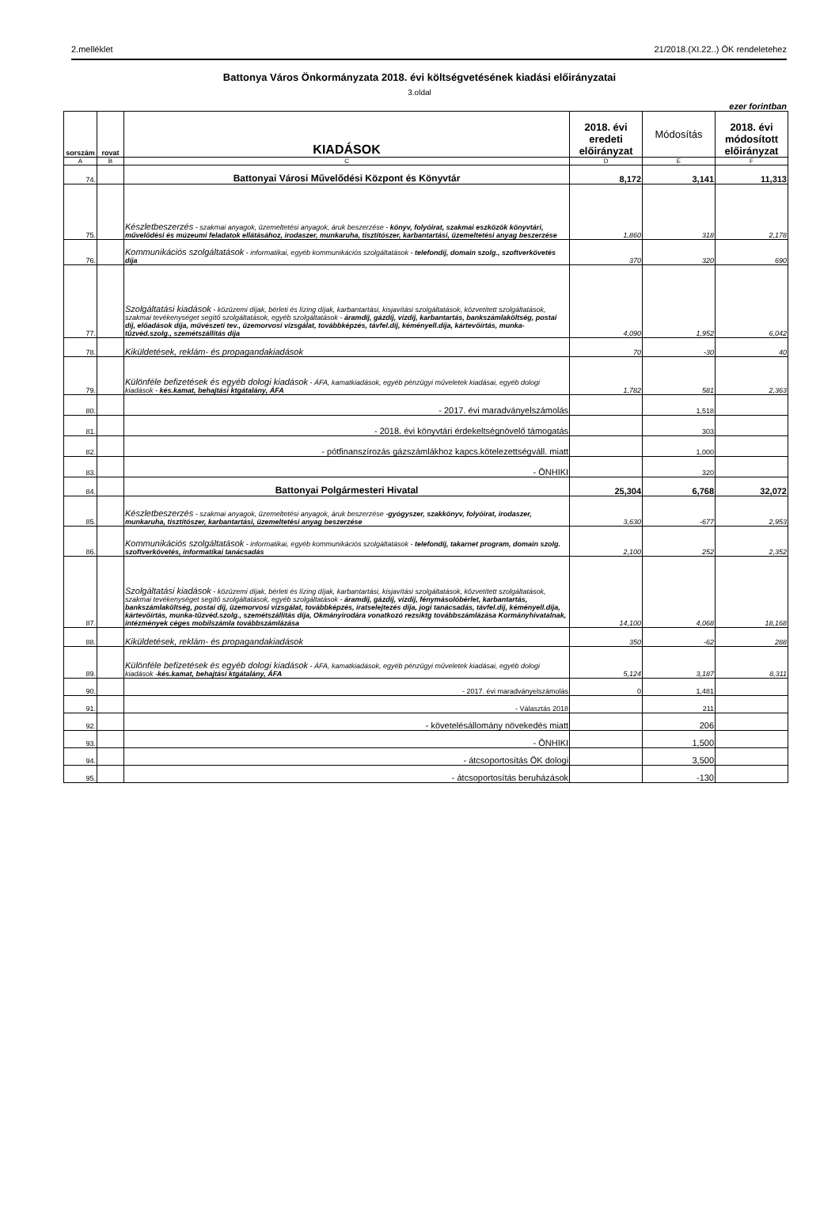2.melléklet 21/2018.(XI.22..) ÖK rendeletehez
Battonya Város Önkormányzata 2018. évi költségvetésének kiadási előirányzatai
3.oldal
ezer forintban
| sorszám | rovat | KIADÁSOK | 2018. évi eredeti előirányzat | Módosítás | 2018. évi módosított előirányzat |
| --- | --- | --- | --- | --- | --- |
| A | B | C | D | E | F |
| 74. | | Battonyai Városi Művelődési Központ és Könyvtár | 8,172 | 3,141 | 11,313 |
| 75. | | Készletbeszerzés - szakmai anyagok, üzemeltetési anyagok, áruk beszerzése - könyv, folyóirat, szakmai eszközök könyvtári, művelődési és múzeumi feladatok ellátásához, irodaszer, munkaruha, tisztítószer, karbantartási, üzemeltetési anyag beszerzése | 1,860 | 318 | 2,178 |
| 76. | | Kommunikációs szolgáltatások - informatikai, egyéb kommunikációs szolgáltatások - telefondíj, domain szolg., szoftverkövetés díja | 370 | 320 | 690 |
| 77. | | Szolgáltatási kiadások - közüzemi díjak, bérleti és lízing díjak, karbantartási, kisjavítási szolgáltatások, közvetített szolgáltatások, szakmai tevékenységet segítő szolgáltatások, egyéb szolgáltatások - áramdíj, gázdíj, vízdíj, karbantartás, bankszámlaköltség, postai díj, előadások díja, művészeti tev., üzemorvosi vizsgálat, továbbképzés, távfel.díj, kéményell.díja, kártevőírtás, munka-tûzvéd.szolg., szemétszállítás díja | 4,090 | 1,952 | 6,042 |
| 78. | | Kiküldetések, reklám- és propagandakiadások | 70 | -30 | 40 |
| 79. | | Különféle befizetések és egyéb dologi kiadások - ÁFA, kamatkiadások, egyéb pénzügyi műveletek kiadásai, egyéb dologi kiadások - kés.kamat, behajtási ktgátalány, ÁFA | 1,782 | 581 | 2,363 |
| 80. | | - 2017. évi maradványelszámolás | | 1,518 | |
| 81. | | - 2018. évi könyvtári érdekeltségnövelő támogatás | | 303 | |
| 82. | | - pótfinanszírozás gázszámlákhoz kapcs.kötelezettségváll. miatt | | 1,000 | |
| 83. | | - ÖNHIKI | | 320 | |
| 84. | | Battonyai Polgármesteri Hivatal | 25,304 | 6,768 | 32,072 |
| 85. | | Készletbeszerzés - szakmai anyagok, üzemeltetési anyagok, áruk beszerzése - gyógyszer, szakkönyv, folyóirat, irodaszer, munkaruha, tisztítószer, karbantartási, üzemeltetési anyag beszerzése | 3,630 | -677 | 2,953 |
| 86. | | Kommunikációs szolgáltatások - informatikai, egyéb kommunikációs szolgáltatások - telefondíj, takarnet program, domain szolg. szoftverkövetés, informatikai tanácsadás | 2,100 | 252 | 2,352 |
| 87. | | Szolgáltatási kiadások - közüzemi díjak, bérleti és lízing díjak, karbantartási, kisjavítási szolgáltatások, közvetített szolgáltatások, szakmai tevékenységet segítő szolgáltatások, egyéb szolgáltatások - áramdíj, gázdíj, vízdíj, fénymásolóbérlet, karbantartás, bankszámlaköltség, postai díj, üzemorvosi vizsgálat, továbbképzés, iratselejtezés díja, jogi tanácsadás, távfel.díj, kéményell.díja, kártevőírtás, munka-tûzvéd.szolg., szemétszállítás díja, Okmányirodára vonatkozó rezsiktg továbbszámlázása Kormányhivatalnak, intézmények céges mobilszámla továbbszámlázása | 14,100 | 4,068 | 18,168 |
| 88. | | Kiküldetések, reklám- és propagandakiadások | 350 | -62 | 288 |
| 89. | | Különféle befizetések és egyéb dologi kiadások - ÁFA, kamatkiadások, egyéb pénzügyi műveletek kiadásai, egyéb dologi kiadások - kés.kamat, behajtási ktgátalány, ÁFA | 5,124 | 3,187 | 8,311 |
| 90. | | - 2017. évi maradványelszámolás | 0 | 1,481 | |
| 91. | | - Választás 2018 | | 211 | |
| 92. | | - követelésállomány növekedés miatt | | 206 | |
| 93. | | - ÖNHIKI | | 1,500 | |
| 94. | | - átcsoportosítás ÖK dologi | | 3,500 | |
| 95. | | - átcsoportosítás beruházások | | -130 | |